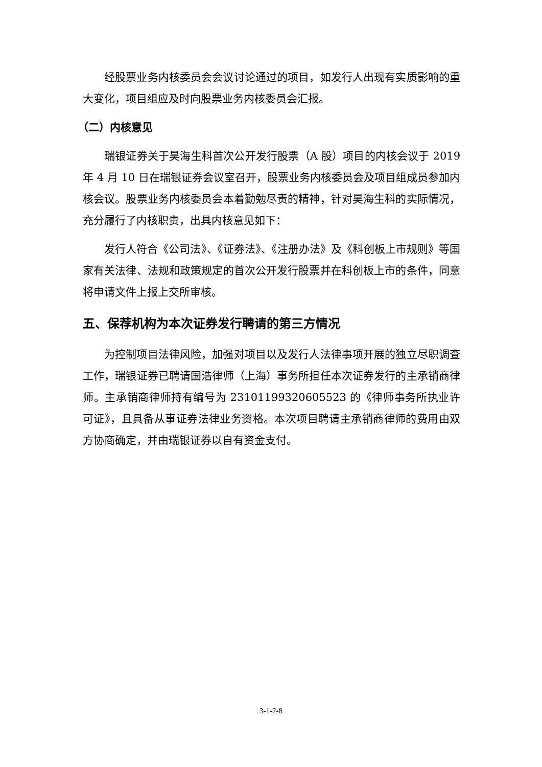经股票业务内核委员会会议讨论通过的项目，如发行人出现有实质影响的重大变化，项目组应及时向股票业务内核委员会汇报。
（二）内核意见
瑞银证券关于昊海生科首次公开发行股票（A 股）项目的内核会议于 2019 年 4 月 10 日在瑞银证券会议室召开，股票业务内核委员会及项目组成员参加内核会议。股票业务内核委员会本着勤勉尽责的精神，针对昊海生科的实际情况，充分履行了内核职责，出具内核意见如下：
发行人符合《公司法》、《证券法》、《注册办法》及《科创板上市规则》等国家有关法律、法规和政策规定的首次公开发行股票并在科创板上市的条件，同意将申请文件上报上交所审核。
五、保荐机构为本次证券发行聘请的第三方情况
为控制项目法律风险，加强对项目以及发行人法律事项开展的独立尽职调查工作，瑞银证券已聘请国浩律师（上海）事务所担任本次证券发行的主承销商律师。主承销商律师持有编号为 23101199320605523 的《律师事务所执业许可证》，且具备从事证券法律业务资格。本次项目聘请主承销商律师的费用由双方协商确定，并由瑞银证券以自有资金支付。
3-1-2-8